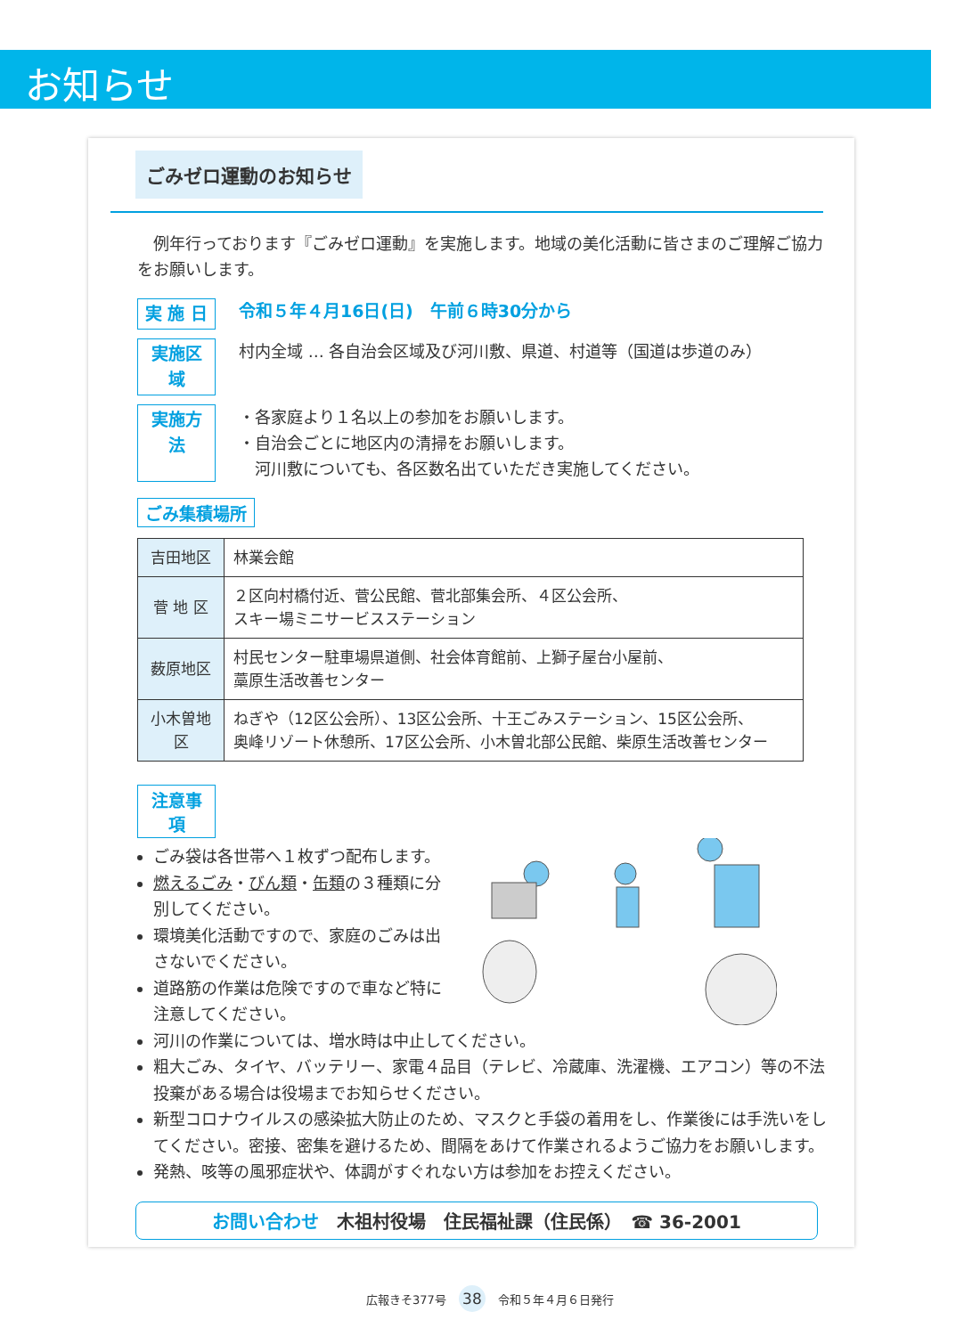お知らせ
ごみゼロ運動のお知らせ
　例年行っております『ごみゼロ運動』を実施します。地域の美化活動に皆さまのご理解ご協力をお願いします。
実 施 日 令和５年４月16日(日)　午前６時30分から
実施区域 村内全域 … 各自治会区域及び河川敷、県道、村道等（国道は歩道のみ）
実施方法 ・各家庭より１名以上の参加をお願いします。
・自治会ごとに地区内の清掃をお願いします。
　河川敷についても、各区数名出ていただき実施してください。
ごみ集積場所
| 吉田地区 | 林業会館 |
| 菅 地 区 | ２区向村橋付近、菅公民館、菅北部集会所、４区公会所、 スキー場ミニサービスステーション |
| 薮原地区 | 村民センター駐車場県道側、社会体育館前、上獅子屋台小屋前、 藁原生活改善センター |
| 小木曽地区 | ねぎや（12区公会所）、13区公会所、十王ごみステーション、15区公会所、 奥峰リゾート休憩所、17区公会所、小木曽北部公民館、柴原生活改善センター |
注意事項
ごみ袋は各世帯へ１枚ずつ配布します。
燃えるごみ・びん類・缶類の３種類に分別してください。
環境美化活動ですので、家庭のごみは出さないでください。
道路筋の作業は危険ですので車など特に注意してください。
河川の作業については、増水時は中止してください。
粗大ごみ、タイヤ、バッテリー、家電４品目（テレビ、冷蔵庫、洗濯機、エアコン）等の不法投棄がある場合は役場までお知らせください。
新型コロナウイルスの感染拡大防止のため、マスクと手袋の着用をし、作業後には手洗いをしてください。密接、密集を避けるため、間隔をあけて作業されるようご協力をお願いします。
発熱、咳等の風邪症状や、体調がすぐれない方は参加をお控えください。
お問い合わせ　木祖村役場　住民福祉課（住民係）　☎ 36-2001
広報きそ377号 38 令和５年４月６日発行